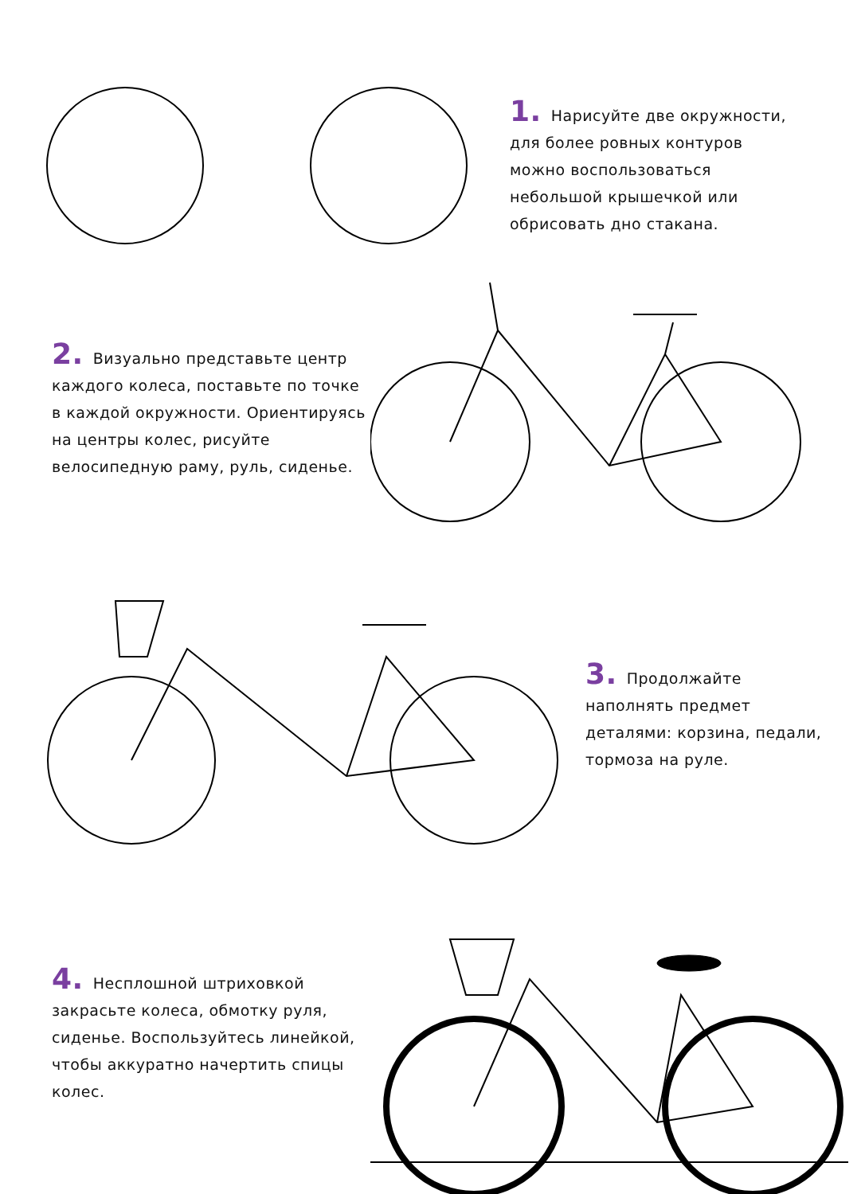1. Нарисуйте две окружности, для более ровных контуров можно воспользоваться небольшой крышечкой или обрисовать дно стакана.
2. Визуально представьте центр каждого колеса, поставьте по точке в каждой окружности. Ориентируясь на центры колес, рисуйте велосипедную раму, руль, сиденье.
3. Продолжайте наполнять предмет деталями: корзина, педали, тормоза на руле.
4. Несплошной штриховкой закрасьте колеса, обмотку руля, сиденье. Воспользуйтесь линейкой, чтобы аккуратно начертить спицы колес.